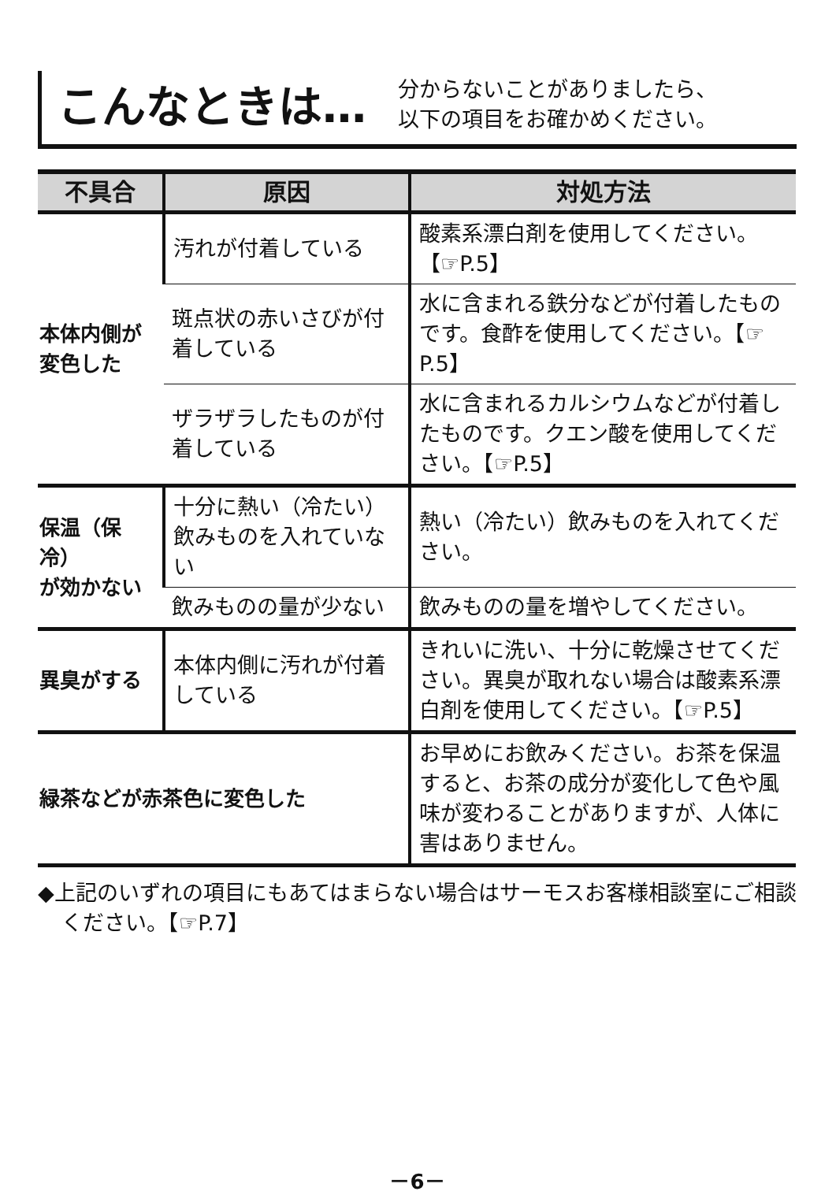こんなときは…
分からないことがありましたら、
以下の項目をお確かめください。
| 不具合 | 原因 | 対処方法 |
| --- | --- | --- |
| 本体内側が 変色した | 汚れが付着している | 酸素系漂白剤を使用してください。【☞P.5】 |
| | 斑点状の赤いさびが付着している | 水に含まれる鉄分などが付着したものです。食酢を使用してください。【☞P.5】 |
| | ザラザラしたものが付着している | 水に含まれるカルシウムなどが付着したものです。クエン酸を使用してください。【☞P.5】 |
| 保温（保冷） が効かない | 十分に熱い（冷たい）飲みものを入れていない | 熱い（冷たい）飲みものを入れてください。 |
| | 飲みものの量が少ない | 飲みものの量を増やしてください。 |
| 異臭がする | 本体内側に汚れが付着している | きれいに洗い、十分に乾燥させてください。異臭が取れない場合は酸素系漂白剤を使用してください。【☞P.5】 |
| 緑茶などが赤茶色に変色した | | お早めにお飲みください。お茶を保温すると、お茶の成分が変化して色や風味が変わることがありますが、人体に害はありません。 |
◆上記のいずれの項目にもあてはまらない場合はサーモスお客様相談室にご相談ください。【☞P.7】
－6－